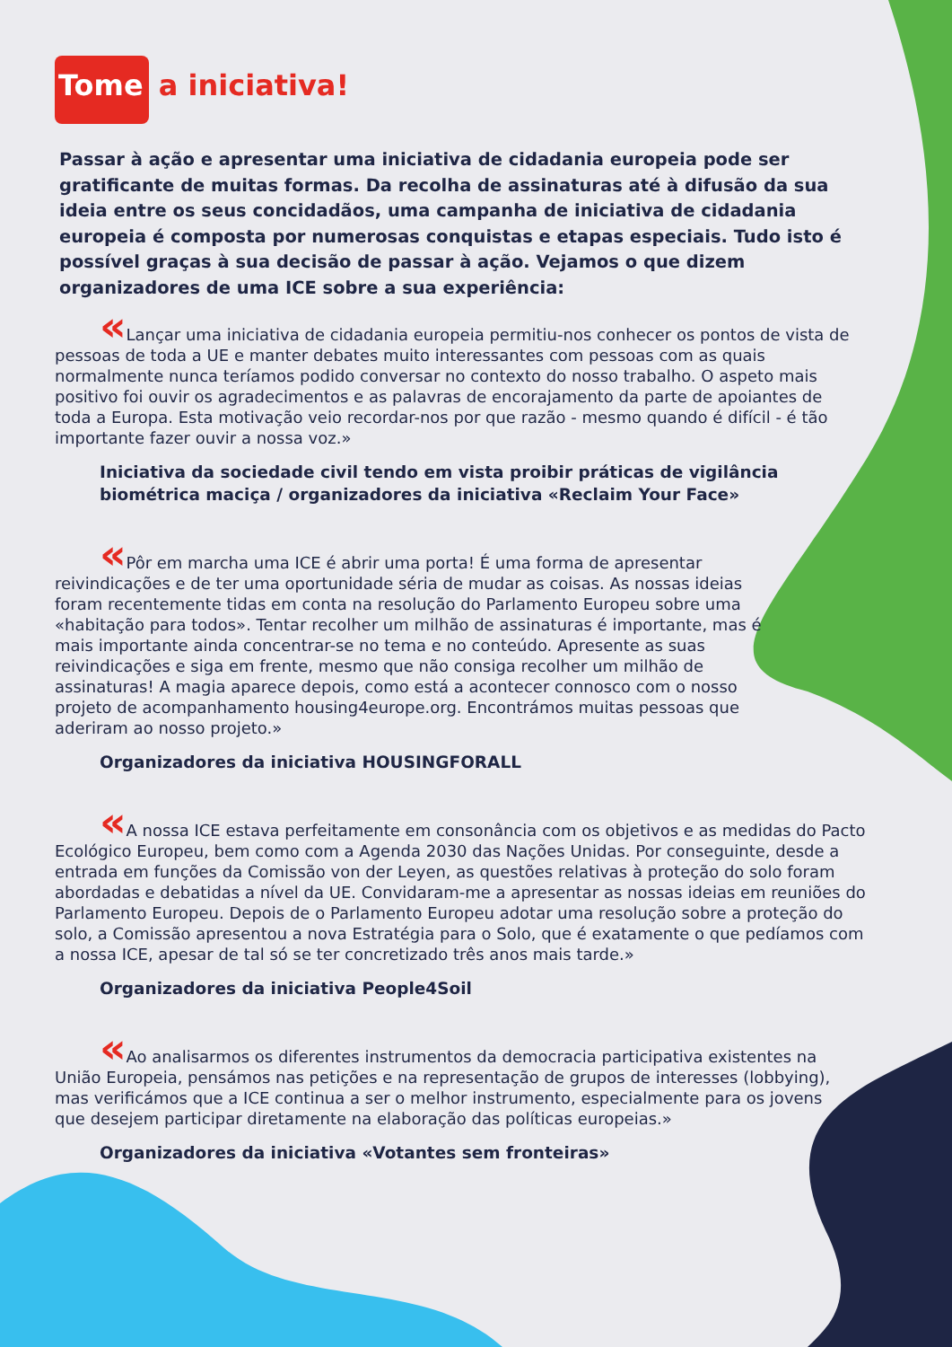Tome a iniciativa!
Passar à ação e apresentar uma iniciativa de cidadania europeia pode ser gratificante de muitas formas. Da recolha de assinaturas até à difusão da sua ideia entre os seus concidadãos, uma campanha de iniciativa de cidadania europeia é composta por numerosas conquistas e etapas especiais. Tudo isto é possível graças à sua decisão de passar à ação. Vejamos o que dizem organizadores de uma ICE sobre a sua experiência:
« Lançar uma iniciativa de cidadania europeia permitiu-nos conhecer os pontos de vista de pessoas de toda a UE e manter debates muito interessantes com pessoas com as quais normalmente nunca teríamos podido conversar no contexto do nosso trabalho. O aspeto mais positivo foi ouvir os agradecimentos e as palavras de encorajamento da parte de apoiantes de toda a Europa. Esta motivação veio recordar-nos por que razão - mesmo quando é difícil - é tão importante fazer ouvir a nossa voz.»
Iniciativa da sociedade civil tendo em vista proibir práticas de vigilância biométrica maciça / organizadores da iniciativa «Reclaim Your Face»
« Pôr em marcha uma ICE é abrir uma porta! É uma forma de apresentar reivindicações e de ter uma oportunidade séria de mudar as coisas. As nossas ideias foram recentemente tidas em conta na resolução do Parlamento Europeu sobre uma «habitação para todos». Tentar recolher um milhão de assinaturas é importante, mas é mais importante ainda concentrar-se no tema e no conteúdo. Apresente as suas reivindicações e siga em frente, mesmo que não consiga recolher um milhão de assinaturas! A magia aparece depois, como está a acontecer connosco com o nosso projeto de acompanhamento housing4europe.org. Encontrámos muitas pessoas que aderiram ao nosso projeto.»
Organizadores da iniciativa HOUSINGFORALL
« A nossa ICE estava perfeitamente em consonância com os objetivos e as medidas do Pacto Ecológico Europeu, bem como com a Agenda 2030 das Nações Unidas. Por conseguinte, desde a entrada em funções da Comissão von der Leyen, as questões relativas à proteção do solo foram abordadas e debatidas a nível da UE. Convidaram-me a apresentar as nossas ideias em reuniões do Parlamento Europeu. Depois de o Parlamento Europeu adotar uma resolução sobre a proteção do solo, a Comissão apresentou a nova Estratégia para o Solo, que é exatamente o que pedíamos com a nossa ICE, apesar de tal só se ter concretizado três anos mais tarde.»
Organizadores da iniciativa People4Soil
« Ao analisarmos os diferentes instrumentos da democracia participativa existentes na União Europeia, pensámos nas petições e na representação de grupos de interesses (lobbying), mas verificámos que a ICE continua a ser o melhor instrumento, especialmente para os jovens que desejem participar diretamente na elaboração das políticas europeias.»
Organizadores da iniciativa «Votantes sem fronteiras»